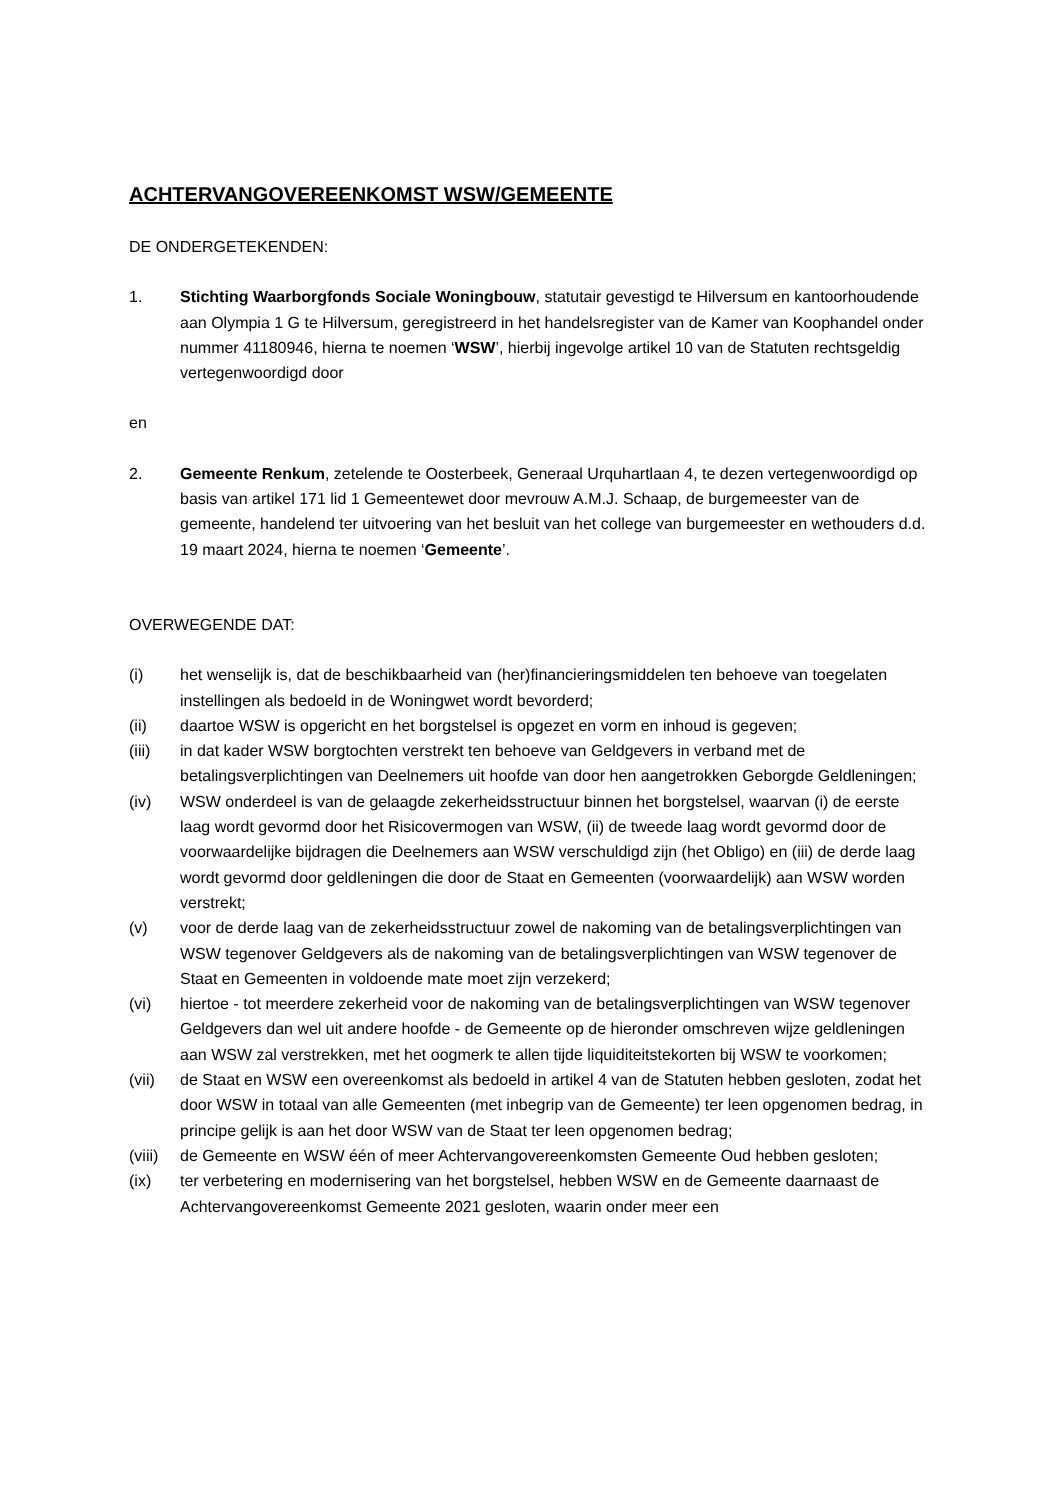ACHTERVANGOVEREENKOMST WSW/GEMEENTE
DE ONDERGETEKENDEN:
1. Stichting Waarborgfonds Sociale Woningbouw, statutair gevestigd te Hilversum en kantoorhoudende aan Olympia 1 G te Hilversum, geregistreerd in het handelsregister van de Kamer van Koophandel onder nummer 41180946, hierna te noemen ‘WSW’, hierbij ingevolge artikel 10 van de Statuten rechtsgeldig vertegenwoordigd door
en
2. Gemeente Renkum, zetelende te Oosterbeek, Generaal Urquhartlaan 4, te dezen vertegenwoordigd op basis van artikel 171 lid 1 Gemeentewet door mevrouw A.M.J. Schaap, de burgemeester van de gemeente, handelend ter uitvoering van het besluit van het college van burgemeester en wethouders d.d. 19 maart 2024, hierna te noemen ‘Gemeente’.
OVERWEGENDE DAT:
(i) het wenselijk is, dat de beschikbaarheid van (her)financieringsmiddelen ten behoeve van toegelaten instellingen als bedoeld in de Woningwet wordt bevorderd;
(ii) daartoe WSW is opgericht en het borgstelsel is opgezet en vorm en inhoud is gegeven;
(iii) in dat kader WSW borgtochten verstrekt ten behoeve van Geldgevers in verband met de betalingsverplichtingen van Deelnemers uit hoofde van door hen aangetrokken Geborgde Geldleningen;
(iv) WSW onderdeel is van de gelaagde zekerheidsstructuur binnen het borgstelsel, waarvan (i) de eerste laag wordt gevormd door het Risicovermogen van WSW, (ii) de tweede laag wordt gevormd door de voorwaardelijke bijdragen die Deelnemers aan WSW verschuldigd zijn (het Obligo) en (iii) de derde laag wordt gevormd door geldleningen die door de Staat en Gemeenten (voorwaardelijk) aan WSW worden verstrekt;
(v) voor de derde laag van de zekerheidsstructuur zowel de nakoming van de betalingsverplichtingen van WSW tegenover Geldgevers als de nakoming van de betalingsverplichtingen van WSW tegenover de Staat en Gemeenten in voldoende mate moet zijn verzekerd;
(vi) hiertoe - tot meerdere zekerheid voor de nakoming van de betalingsverplichtingen van WSW tegenover Geldgevers dan wel uit andere hoofde - de Gemeente op de hieronder omschreven wijze geldleningen aan WSW zal verstrekken, met het oogmerk te allen tijde liquiditeitstekorten bij WSW te voorkomen;
(vii) de Staat en WSW een overeenkomst als bedoeld in artikel 4 van de Statuten hebben gesloten, zodat het door WSW in totaal van alle Gemeenten (met inbegrip van de Gemeente) ter leen opgenomen bedrag, in principe gelijk is aan het door WSW van de Staat ter leen opgenomen bedrag;
(viii)
de Gemeente en WSW één of meer Achtervangovereenkomsten Gemeente Oud hebben gesloten;
(ix) ter verbetering en modernisering van het borgstelsel, hebben WSW en de Gemeente daarnaast de Achtervangovereenkomst Gemeente 2021 gesloten, waarin onder meer een